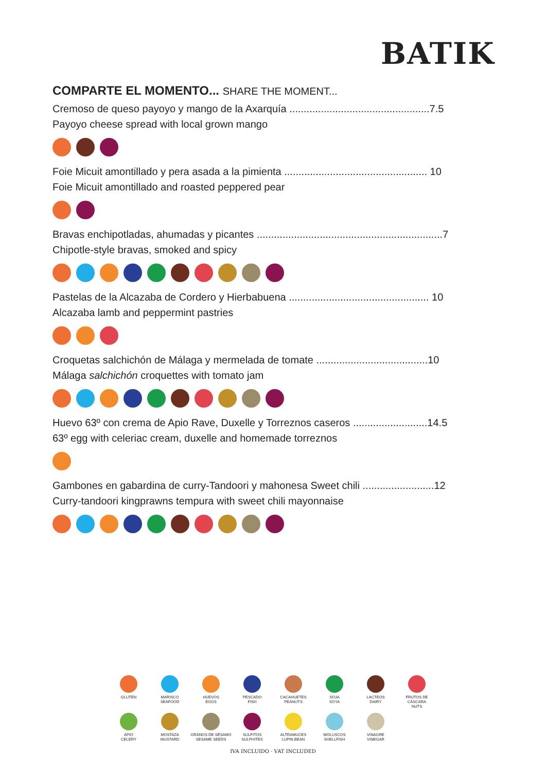BATIK
COMPARTE EL MOMENTO... SHARE THE MOMENT...
Cremoso de queso payoyo y mango de la Axarquía .................................................7.5
Payoyo cheese spread with local grown mango
Foie Micuit amontillado y pera asada a la pimienta .................................................. 10
Foie Micuit amontillado and roasted peppered pear
Bravas enchipotladas, ahumadas y picantes .................................................................7
Chipotle-style bravas, smoked and spicy
Pastelas de la Alcazaba de Cordero y Hierbabuena ................................................. 10
Alcazaba lamb and peppermint pastries
Croquetas salchichón de Málaga y mermelada de tomate .......................................10
Málaga salchichón croquettes with tomato jam
Huevo 63º con crema de Apio Rave, Duxelle y Torreznos caseros ..........................14.5
63º egg with celeriac cream, duxelle and homemade torreznos
Gambones en gabardina de curry-Tandoori y mahonesa Sweet chili .........................12
Curry-tandoori kingprawns tempura with sweet chili mayonnaise
GLUTEN
MARISCO
SEAFOOD
HUEVOS
EGGS
PESCADO
FISH
CACAHUETES
PEANUTS
SOJA
SOYA
LACTEOS
DAIRY
FRUTOS DE CÁSCARA
NUTS
APIO
CELERY
MOSTAZA
MUSTARD
GRANOS DE SÉSAMO
SESAME SEEDS
SULFITOS
SULPHITES
ALTRAMUCES
LUPIN BEAN
MOLUSCOS
SHELLFISH
VINAGRE
VINEGAR
IVA INCLUIDO · VAT INCLUDED